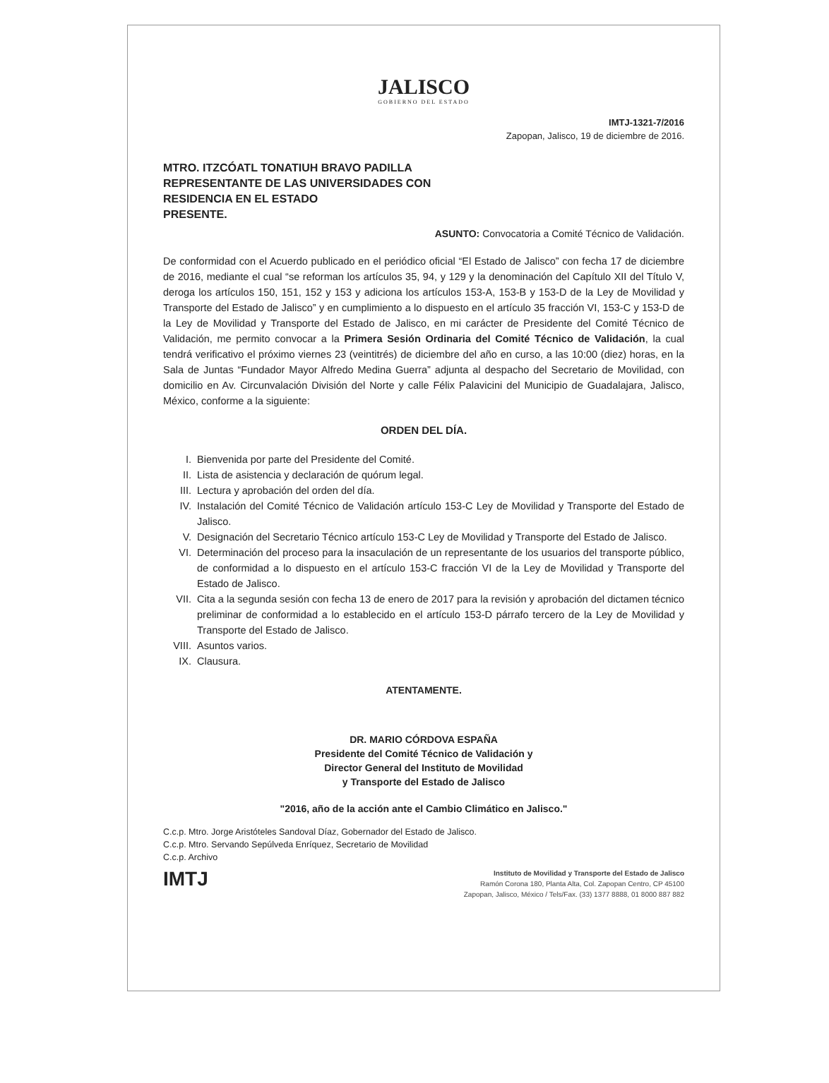JALISCO
GOBIERNO DEL ESTADO
IMTJ-1321-7/2016
Zapopan, Jalisco, 19 de diciembre de 2016.
MTRO. ITZCÓATL TONATIUH BRAVO PADILLA
REPRESENTANTE DE LAS UNIVERSIDADES CON
RESIDENCIA EN EL ESTADO
PRESENTE.
ASUNTO: Convocatoria a Comité Técnico de Validación.
De conformidad con el Acuerdo publicado en el periódico oficial “El Estado de Jalisco” con fecha 17 de diciembre de 2016, mediante el cual “se reforman los artículos 35, 94, y 129 y la denominación del Capítulo XII del Título V, deroga los artículos 150, 151, 152 y 153 y adiciona los artículos 153-A, 153-B y 153-D de la Ley de Movilidad y Transporte del Estado de Jalisco” y en cumplimiento a lo dispuesto en el artículo 35 fracción VI, 153-C y 153-D de la Ley de Movilidad y Transporte del Estado de Jalisco, en mi carácter de Presidente del Comité Técnico de Validación, me permito convocar a la Primera Sesión Ordinaria del Comité Técnico de Validación, la cual tendrá verificativo el próximo viernes 23 (veintitrés) de diciembre del año en curso, a las 10:00 (diez) horas, en la Sala de Juntas “Fundador Mayor Alfredo Medina Guerra” adjunta al despacho del Secretario de Movilidad, con domicilio en Av. Circunvalación División del Norte y calle Félix Palavicini del Municipio de Guadalajara, Jalisco, México, conforme a la siguiente:
ORDEN DEL DÍA.
I. Bienvenida por parte del Presidente del Comité.
II. Lista de asistencia y declaración de quórum legal.
III. Lectura y aprobación del orden del día.
IV. Instalación del Comité Técnico de Validación artículo 153-C Ley de Movilidad y Transporte del Estado de Jalisco.
V. Designación del Secretario Técnico artículo 153-C Ley de Movilidad y Transporte del Estado de Jalisco.
VI. Determinación del proceso para la insaculación de un representante de los usuarios del transporte público, de conformidad a lo dispuesto en el artículo 153-C fracción VI de la Ley de Movilidad y Transporte del Estado de Jalisco.
VII. Cita a la segunda sesión con fecha 13 de enero de 2017 para la revisión y aprobación del dictamen técnico preliminar de conformidad a lo establecido en el artículo 153-D párrafo tercero de la Ley de Movilidad y Transporte del Estado de Jalisco.
VIII. Asuntos varios.
IX. Clausura.
ATENTAMENTE.
DR. MARIO CÓRDOVA ESPAÑA
Presidente del Comité Técnico de Validación y
Director General del Instituto de Movilidad
y Transporte del Estado de Jalisco
"2016, año de la acción ante el Cambio Climático en Jalisco."
C.c.p. Mtro. Jorge Aristóteles Sandoval Díaz, Gobernador del Estado de Jalisco.
C.c.p. Mtro. Servando Sepúlveda Enríquez, Secretario de Movilidad
C.c.p. Archivo
IMTJ
Instituto de Movilidad y Transporte del Estado de Jalisco
Ramón Corona 180, Planta Alta, Col. Zapopan Centro, CP 45100
Zapopan, Jalisco, México / Tels/Fax. (33) 1377 8888, 01 8000 887 882